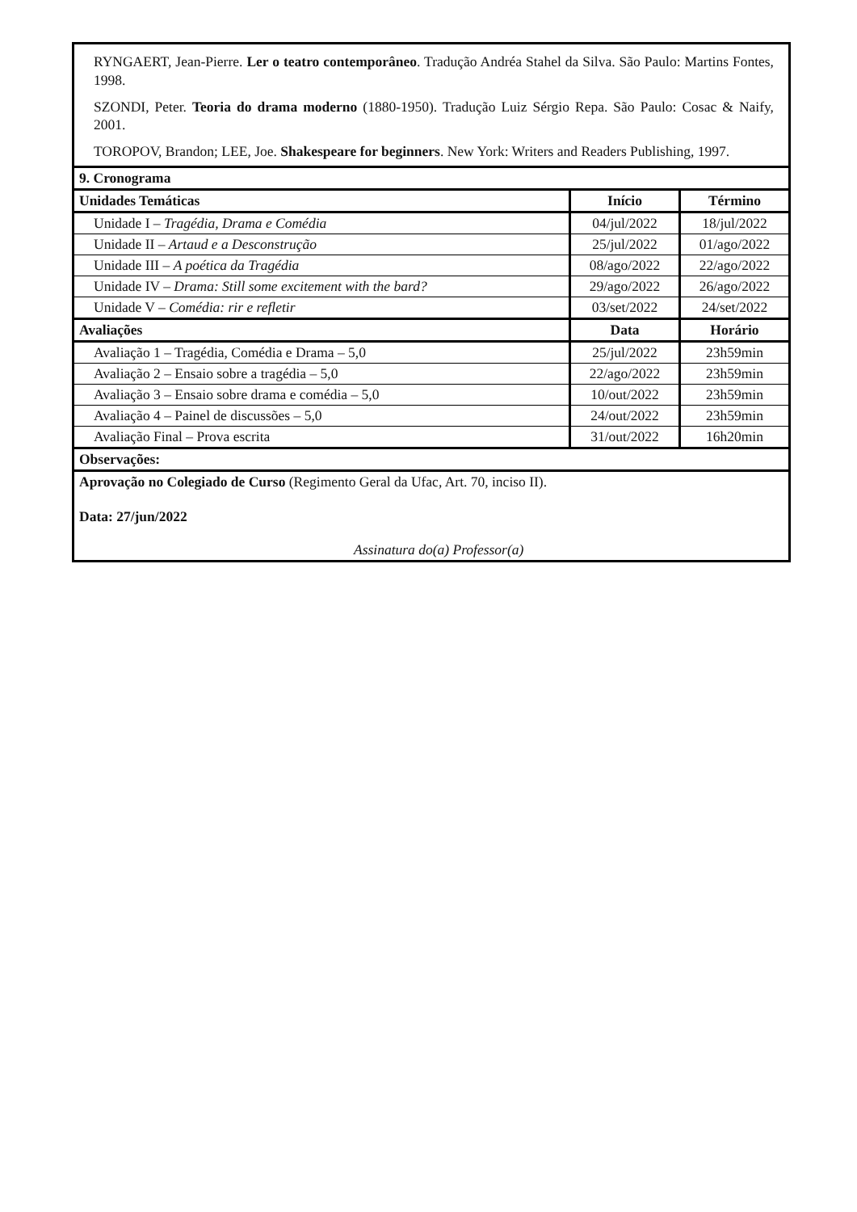| RYNGAERT, Jean-Pierre. Ler o teatro contemporâneo . Tradução Andréa Stahel da Silva. São Paulo: Martins Fontes, 1998. SZONDI, Peter. Teoria do drama moderno (1880-1950). Tradução Luiz Sérgio Repa. São Paulo: Cosac & Naify, 2001. TOROPOV, Brandon; LEE, Joe. Shakespeare for beginners . New York: Writers and Readers Publishing, 1997. | | |
| 9. Cronograma | | |
| Unidades Temáticas | Início | Término |
| Unidade I – Tragédia, Drama e Comédia | 04/jul/2022 | 18/jul/2022 |
| Unidade II – Artaud e a Desconstrução | 25/jul/2022 | 01/ago/2022 |
| Unidade III – A poética da Tragédia | 08/ago/2022 | 22/ago/2022 |
| Unidade IV – Drama: Still some excitement with the bard? | 29/ago/2022 | 26/ago/2022 |
| Unidade V – Comédia: rir e refletir | 03/set/2022 | 24/set/2022 |
| Avaliações | Data | Horário |
| Avaliação 1 – Tragédia, Comédia e Drama – 5,0 | 25/jul/2022 | 23h59min |
| Avaliação 2 – Ensaio sobre a tragédia – 5,0 | 22/ago/2022 | 23h59min |
| Avaliação 3 – Ensaio sobre drama e comédia – 5,0 | 10/out/2022 | 23h59min |
| Avaliação 4 – Painel de discussões – 5,0 | 24/out/2022 | 23h59min |
| Avaliação Final – Prova escrita | 31/out/2022 | 16h20min |
| Observações: | | |
| Aprovação no Colegiado de Curso (Regimento Geral da Ufac, Art. 70, inciso II). Data: 27/jun/2022 Assinatura do(a) Professor(a) | | |